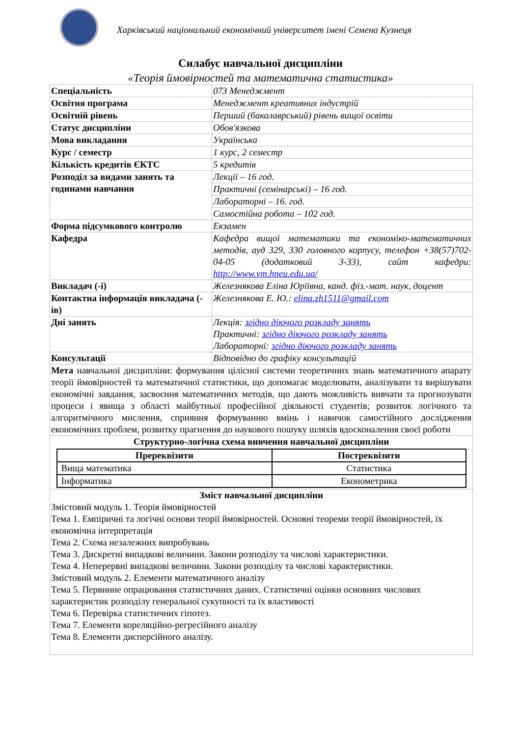Харківський національний економічний університет імені Семена Кузнеця
Силабус навчальної дисципліни
«Теорія ймовірностей та математична статистика»
| Спеціальність | 073 Менеджмент |
| Освітня програма | Менеджмент креативних індустрій |
| Освітній рівень | Перший (бакалаврський) рівень вищої освіти |
| Статус дисципліни | Обов'язкова |
| Мова викладання | Українська |
| Курс / семестр | 1 курс, 2 семестр |
| Кількість кредитів ЄКТС | 5 кредитів |
| Розподіл за видами занять та годинами навчання | Лекції – 16 год. |
| | Практичні (семінарські) – 16 год. |
| | Лабораторні – 16. год. |
| | Самостійна робота – 102 год. |
| Форма підсумкового контролю | Екзамен |
| Кафедра | Кафедра вищої математики та економіко-математичних методів, ауд 329, 330 головного корпусу, телефон +38(57)702-04-05 (додатковий 3-33), сайт кафедри: http://www.vm.hneu.edu.ua/ |
| Викладач (-і) | Железнякова Еліна Юріївна, канд. фіз.-мат. наук, доцент |
| Контактна інформація викладача (-ів) | Железнякова Е. Ю.: elina.zh1511@gmail.com |
| Дні занять | Лекція: згідно діючого розкладу занять Практичні: згідно діючого розкладу занять Лабораторні: згідно діючого розкладу занять |
| Консультації | Відповідно до графіку консультацій |
| Мета навчальної дисципліни: формування цілісної системи теоретичних знань математичного апарату теорії ймовірностей та математичної статистики, що допомагає моделювати, аналізувати та вирішувати економічні завдання, засвоєння математичних методів, що дають можливість вивчати та прогнозувати процеси і явища з області майбутньої професійної діяльності студентів; розвиток логічного та алгоритмічного мислення, сприяння формуванню вмінь і навичок самостійного дослідження економічних проблем, розвитку прагнення до наукового пошуку шляхів вдосконалення своєї роботи | |
| Структурно-логічна схема вивчення навчальної дисципліни / Пререквізити / Постреквізити / / --- / --- / / Вища математика / Статистика / / Інформатика / Економетрика / | |
| Зміст навчальної дисципліни Змістовий модуль 1. Теорія ймовірностей Тема 1. Емпіричні та логічні основи теорії ймовірностей. Основні теореми теорії ймовірностей, їх економічна інтерпретація Тема 2. Схема незалежних випробувань Тема 3. Дискретні випадкові величини. Закони розподілу та числові характеристики. Тема 4. Неперервні випадкові величини. Закони розподілу та числові характеристики. Змістовий модуль 2. Елементи математичного аналізу Тема 5. Первинне опрацювання статистичних даних. Статистичні оцінки основних числових характеристик розподілу генеральної сукупності та їх властивості Тема 6. Перевірка статистичних гіпотез. Тема 7. Елементи кореляційно-регресійного аналізу Тема 8. Елементи дисперсійного аналізу. | |